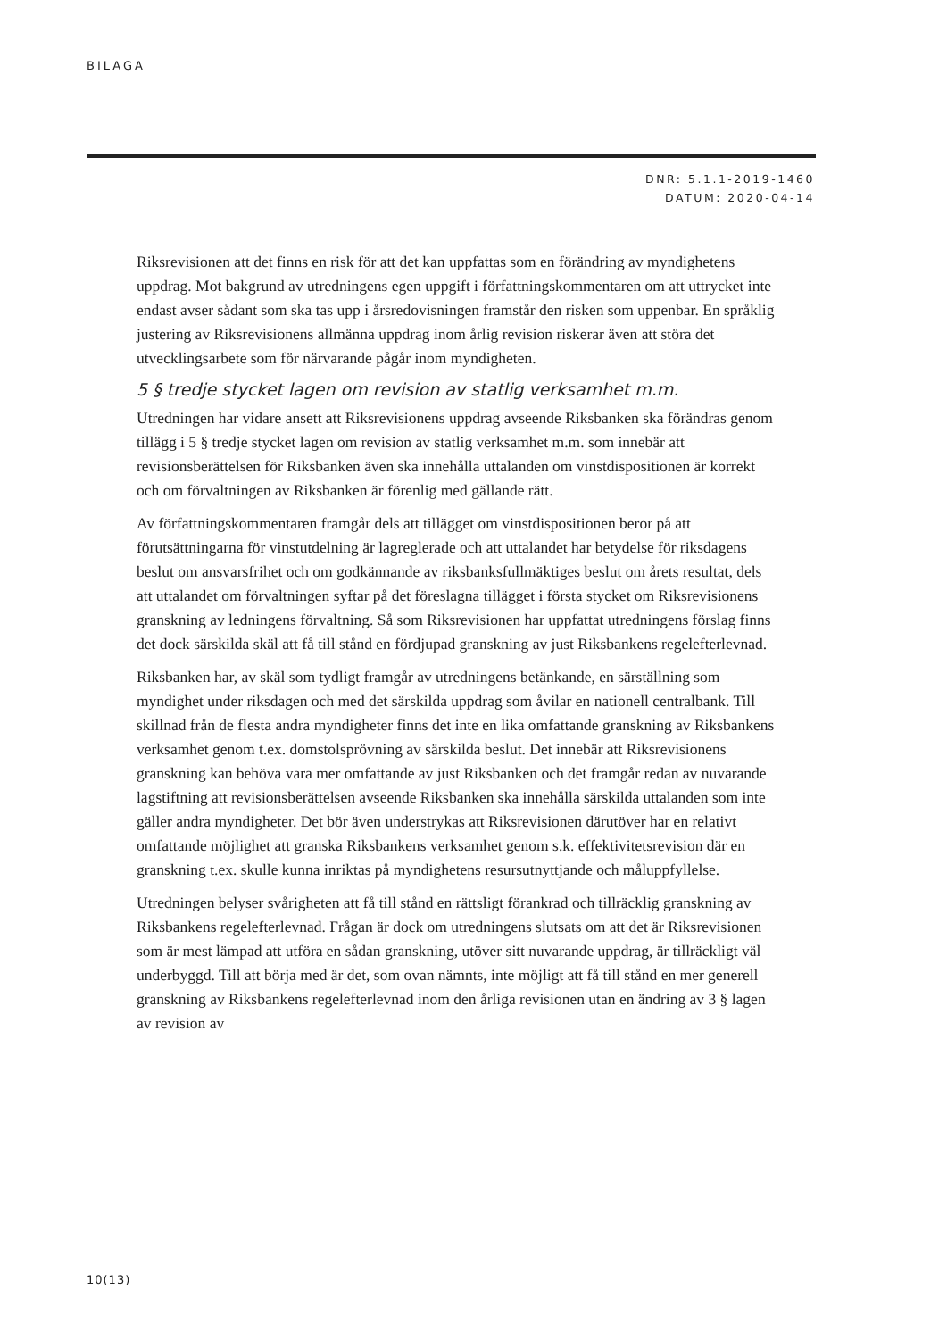BILAGA
DNR: 5.1.1-2019-1460
DATUM: 2020-04-14
Riksrevisionen att det finns en risk för att det kan uppfattas som en förändring av myndighetens uppdrag. Mot bakgrund av utredningens egen uppgift i författningskommentaren om att uttrycket inte endast avser sådant som ska tas upp i årsredovisningen framstår den risken som uppenbar. En språklig justering av Riksrevisionens allmänna uppdrag inom årlig revision riskerar även att störa det utvecklingsarbete som för närvarande pågår inom myndigheten.
5 § tredje stycket lagen om revision av statlig verksamhet m.m.
Utredningen har vidare ansett att Riksrevisionens uppdrag avseende Riksbanken ska förändras genom tillägg i 5 § tredje stycket lagen om revision av statlig verksamhet m.m. som innebär att revisionsberättelsen för Riksbanken även ska innehålla uttalanden om vinstdispositionen är korrekt och om förvaltningen av Riksbanken är förenlig med gällande rätt.
Av författningskommentaren framgår dels att tillägget om vinstdispositionen beror på att förutsättningarna för vinstutdelning är lagreglerade och att uttalandet har betydelse för riksdagens beslut om ansvarsfrihet och om godkännande av riksbanksfullmäktiges beslut om årets resultat, dels att uttalandet om förvaltningen syftar på det föreslagna tillägget i första stycket om Riksrevisionens granskning av ledningens förvaltning. Så som Riksrevisionen har uppfattat utredningens förslag finns det dock särskilda skäl att få till stånd en fördjupad granskning av just Riksbankens regelefterlevnad.
Riksbanken har, av skäl som tydligt framgår av utredningens betänkande, en särställning som myndighet under riksdagen och med det särskilda uppdrag som åvilar en nationell centralbank. Till skillnad från de flesta andra myndigheter finns det inte en lika omfattande granskning av Riksbankens verksamhet genom t.ex. domstolsprövning av särskilda beslut. Det innebär att Riksrevisionens granskning kan behöva vara mer omfattande av just Riksbanken och det framgår redan av nuvarande lagstiftning att revisionsberättelsen avseende Riksbanken ska innehålla särskilda uttalanden som inte gäller andra myndigheter. Det bör även understrykas att Riksrevisionen därutöver har en relativt omfattande möjlighet att granska Riksbankens verksamhet genom s.k. effektivitetsrevision där en granskning t.ex. skulle kunna inriktas på myndighetens resursutnyttjande och måluppfyllelse.
Utredningen belyser svårigheten att få till stånd en rättsligt förankrad och tillräcklig granskning av Riksbankens regelefterlevnad. Frågan är dock om utredningens slutsats om att det är Riksrevisionen som är mest lämpad att utföra en sådan granskning, utöver sitt nuvarande uppdrag, är tillräckligt väl underbyggd. Till att börja med är det, som ovan nämnts, inte möjligt att få till stånd en mer generell granskning av Riksbankens regelefterlevnad inom den årliga revisionen utan en ändring av 3 § lagen av revision av
10(13)